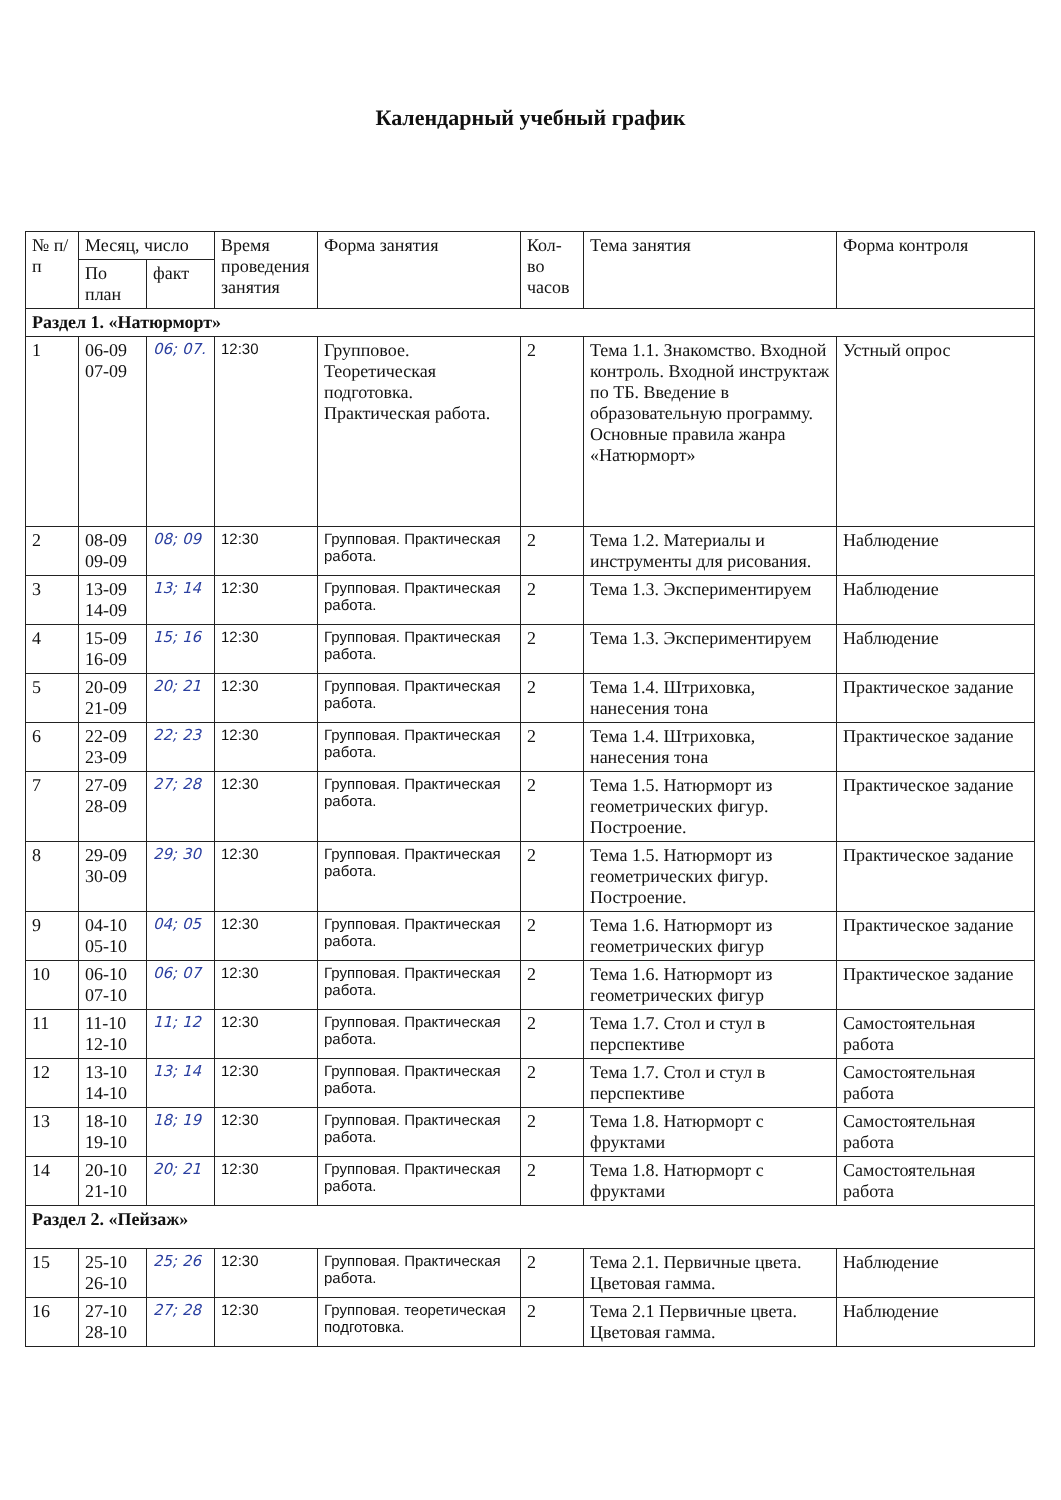Календарный учебный график
| № п/п | Месяц, число | | Время проведения занятия | Форма занятия | Кол-во часов | Тема занятия | Форма контроля |
| --- | --- | --- | --- | --- | --- | --- | --- |
| | По план | факт | | | | | |
| Раздел 1. «Натюрморт» | | | | | | | |
| 1 | 06-09 07-09 | 06; 07. | 12:30 | Групповое. Теоретическая подготовка. Практическая работа. | 2 | Тема 1.1. Знакомство. Входной контроль. Входной инструктаж по ТБ. Введение в образовательную программу. Основные правила жанра «Натюрморт» | Устный опрос |
| 2 | 08-09 09-09 | 08; 09 | 12:30 | Групповая. Практическая работа. | 2 | Тема 1.2. Материалы и инструменты для рисования. | Наблюдение |
| 3 | 13-09 14-09 | 13; 14 | 12:30 | Групповая. Практическая работа. | 2 | Тема 1.3. Экспериментируем | Наблюдение |
| 4 | 15-09 16-09 | 15; 16 | 12:30 | Групповая. Практическая работа. | 2 | Тема 1.3. Экспериментируем | Наблюдение |
| 5 | 20-09 21-09 | 20; 21 | 12:30 | Групповая. Практическая работа. | 2 | Тема 1.4. Штриховка, нанесения тона | Практическое задание |
| 6 | 22-09 23-09 | 22; 23 | 12:30 | Групповая. Практическая работа. | 2 | Тема 1.4. Штриховка, нанесения тона | Практическое задание |
| 7 | 27-09 28-09 | 27; 28 | 12:30 | Групповая. Практическая работа. | 2 | Тема 1.5. Натюрморт из геометрических фигур. Построение. | Практическое задание |
| 8 | 29-09 30-09 | 29; 30 | 12:30 | Групповая. Практическая работа. | 2 | Тема 1.5. Натюрморт из геометрических фигур. Построение. | Практическое задание |
| 9 | 04-10 05-10 | 04; 05 | 12:30 | Групповая. Практическая работа. | 2 | Тема 1.6. Натюрморт из геометрических фигур | Практическое задание |
| 10 | 06-10 07-10 | 06; 07 | 12:30 | Групповая. Практическая работа. | 2 | Тема 1.6. Натюрморт из геометрических фигур | Практическое задание |
| 11 | 11-10 12-10 | 11; 12 | 12:30 | Групповая. Практическая работа. | 2 | Тема 1.7. Стол и стул в перспективе | Самостоятельная работа |
| 12 | 13-10 14-10 | 13; 14 | 12:30 | Групповая. Практическая работа. | 2 | Тема 1.7. Стол и стул в перспективе | Самостоятельная работа |
| 13 | 18-10 19-10 | 18; 19 | 12:30 | Групповая. Практическая работа. | 2 | Тема 1.8. Натюрморт с фруктами | Самостоятельная работа |
| 14 | 20-10 21-10 | 20; 21 | 12:30 | Групповая. Практическая работа. | 2 | Тема 1.8. Натюрморт с фруктами | Самостоятельная работа |
| Раздел 2. «Пейзаж» | | | | | | | |
| 15 | 25-10 26-10 | 25; 26 | 12:30 | Групповая. Практическая работа. | 2 | Тема 2.1. Первичные цвета. Цветовая гамма. | Наблюдение |
| 16 | 27-10 28-10 | 27; 28 | 12:30 | Групповая. теоретическая подготовка. | 2 | Тема 2.1 Первичные цвета. Цветовая гамма. | Наблюдение |